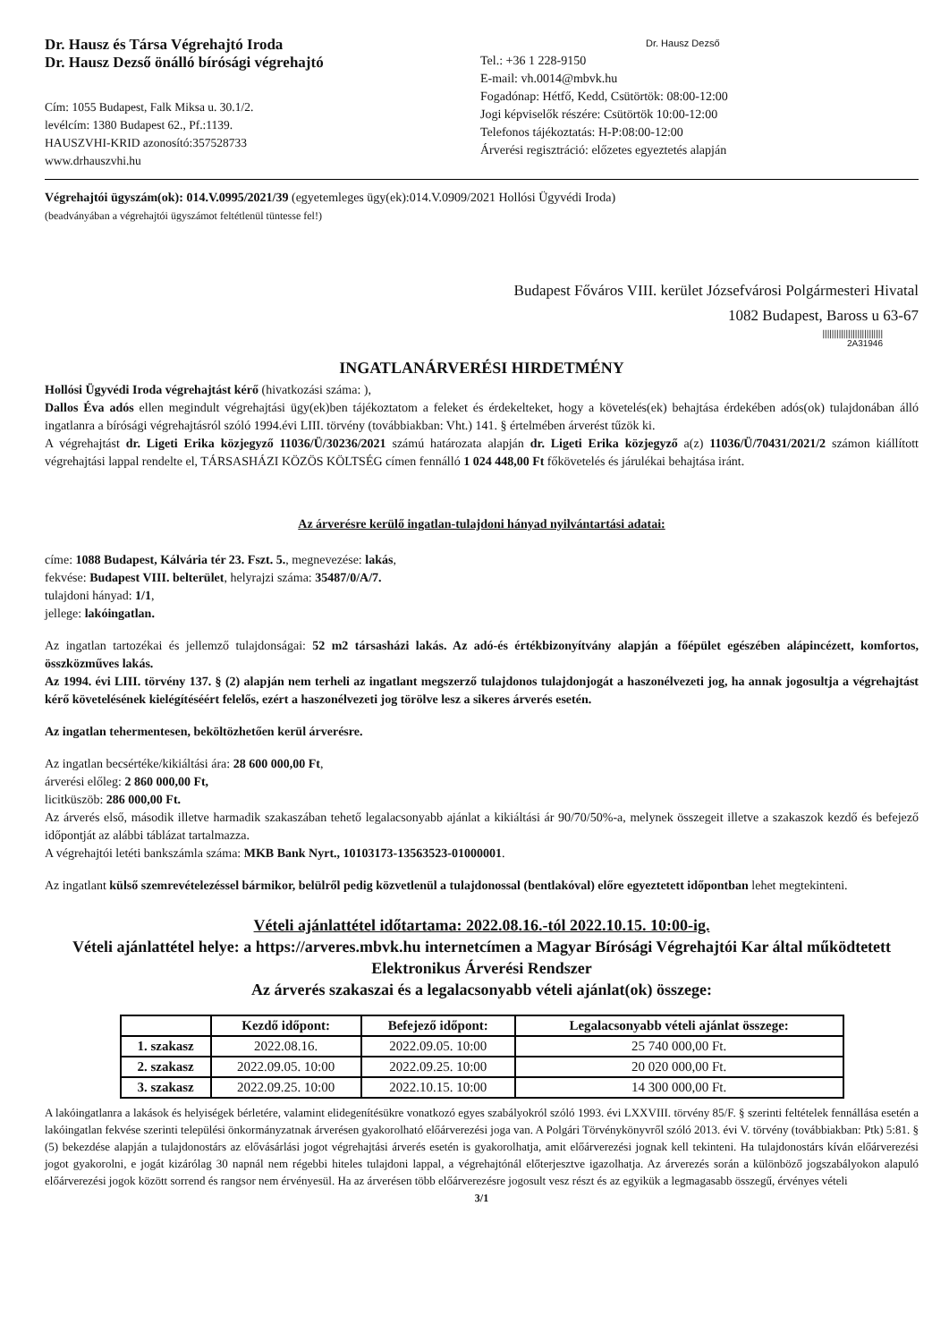Dr. Hausz és Társa Végrehajtó Iroda
Dr. Hausz Dezső önálló bírósági végrehajtó
Cím: 1055 Budapest, Falk Miksa u. 30.1/2.
levélcím: 1380 Budapest 62., Pf.:1139.
HAUSZVHI-KRID azonosító:357528733
www.drhauszvhi.hu
Dr. Hausz Dezső
Tel.: +36 1 228-9150
E-mail: vh.0014@mbvk.hu
Fogadónap: Hétfő, Kedd, Csütörtök: 08:00-12:00
Jogi képviselők részére: Csütörtök 10:00-12:00
Telefonos tájékoztatás: H-P:08:00-12:00
Árverési regisztráció: előzetes egyeztetés alapján
Végrehajtói ügyszám(ok): 014.V.0995/2021/39 (egyetemleges ügy(ek):014.V.0909/2021 Hollósi Ügyvédi Iroda)
(beadványában a végrehajtói ügyszámot feltétlenül tüntesse fel!)
Budapest Főváros VIII. kerület Józsefvárosi Polgármesteri Hivatal
1082 Budapest, Baross u 63-67
||||||||||||||||||||||||||
2A31946
INGATLANÁRVERÉSI HIRDETMÉNY
Hollósi Ügyvédi Iroda végrehajtást kérő (hivatkozási száma: ),
Dallos Éva adós ellen megindult végrehajtási ügy(ek)ben tájékoztatom a feleket és érdekelteket, hogy a követelés(ek) behajtása érdekében adós(ok) tulajdonában álló ingatlanra a bírósági végrehajtásról szóló 1994.évi LIII. törvény (továbbiakban: Vht.) 141. § értelmében árverést tűzök ki.
A végrehajtást dr. Ligeti Erika közjegyző 11036/Ü/30236/2021 számú határozata alapján dr. Ligeti Erika közjegyző a(z) 11036/Ü/70431/2021/2 számon kiállított végrehajtási lappal rendelte el, TÁRSASHÁZI KÖZÖS KÖLTSÉG címen fennálló 1 024 448,00 Ft főkövetelés és járulékai behajtása iránt.
Az árverésre kerülő ingatlan-tulajdoni hányad nyilvántartási adatai:
címe: 1088 Budapest, Kálvária tér 23. Fszt. 5., megnevezése: lakás,
fekvése: Budapest VIII. belterület, helyrajzi száma: 35487/0/A/7.
tulajdoni hányad: 1/1,
jellege: lakóingatlan.
Az ingatlan tartozékai és jellemző tulajdonságai: 52 m2 társasházi lakás. Az adó-és értékbizonyítvány alapján a főépület egészében alápincézett, komfortos, összközműves lakás.
Az 1994. évi LIII. törvény 137. § (2) alapján nem terheli az ingatlant megszerző tulajdonos tulajdonjogát a haszonélvezeti jog, ha annak jogosultja a végrehajtást kérő követelésének kielégítéséért felelős, ezért a haszonélvezeti jog törölve lesz a sikeres árverés esetén.
Az ingatlan tehermentesen, beköltözhetően kerül árverésre.
Az ingatlan becsértéke/kikiáltási ára: 28 600 000,00 Ft,
árverési előleg: 2 860 000,00 Ft,
licitküszöb: 286 000,00 Ft.
Az árverés első, második illetve harmadik szakaszában tehető legalacsonyabb ajánlat a kikiáltási ár 90/70/50%-a, melynek összegeit illetve a szakaszok kezdő és befejező időpontját az alábbi táblázat tartalmazza.
A végrehajtói letéti bankszámla száma: MKB Bank Nyrt., 10103173-13563523-01000001.
Az ingatlant külső szemrevételezéssel bármikor, belülről pedig közvetlenül a tulajdonossal (bentlakóval) előre egyeztetett időpontban lehet megtekinteni.
Vételi ajánlattétel időtartama: 2022.08.16.-tól 2022.10.15. 10:00-ig.
Vételi ajánlattétel helye: a https://arveres.mbvk.hu internetcímen a Magyar Bírósági Végrehajtói Kar által működtetett Elektronikus Árverési Rendszer
Az árverés szakaszai és a legalacsonyabb vételi ajánlat(ok) összege:
| | Kezdő időpont: | Befejező időpont: | Legalacsonyabb vételi ajánlat összege: |
| --- | --- | --- | --- |
| 1. szakasz | 2022.08.16. | 2022.09.05. 10:00 | 25 740 000,00 Ft. |
| 2. szakasz | 2022.09.05. 10:00 | 2022.09.25. 10:00 | 20 020 000,00 Ft. |
| 3. szakasz | 2022.09.25. 10:00 | 2022.10.15. 10:00 | 14 300 000,00 Ft. |
A lakóingatlanra a lakások és helyiségek bérletére, valamint elidegenítésükre vonatkozó egyes szabályokról szóló 1993. évi LXXVIII. törvény 85/F. § szerinti feltételek fennállása esetén a lakóingatlan fekvése szerinti települési önkormányzatnak árverésen gyakorolható előárverezési joga van. A Polgári Törvénykönyvről szóló 2013. évi V. törvény (továbbiakban: Ptk) 5:81. § (5) bekezdése alapján a tulajdonostárs az elővásárlási jogot végrehajtási árverés esetén is gyakorolhatja, amit előárverezési jognak kell tekinteni. Ha tulajdonostárs kíván előárverezési jogot gyakorolni, e jogát kizárólag 30 napnál nem régebbi hiteles tulajdoni lappal, a végrehajtónál előterjesztve igazolhatja. Az árverezés során a különböző jogszabályokon alapuló előárverezési jogok között sorrend és rangsor nem érvényesül. Ha az árverésen több előárverezésre jogosult vesz részt és az egyikük a legmagasabb összegű, érvényes vételi
3/1